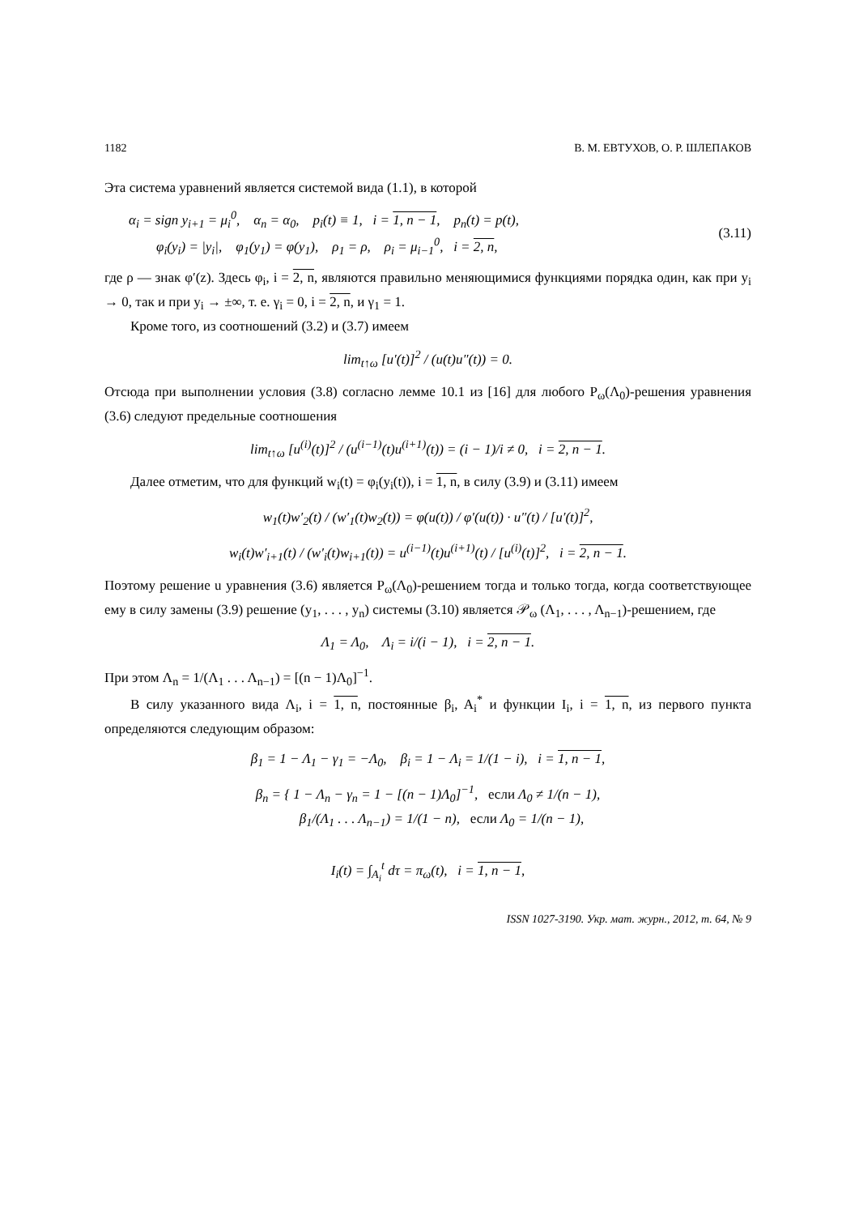1182 В. М. ЕВТУХОВ, О. Р. ШЛЕПАКОВ
Эта система уравнений является системой вида (1.1), в которой
α<sub>i</sub> = sign y<sub>i+1</sub> = μ<sub>i</sub><sup>0</sup>, α<sub>n</sub> = α<sub>0</sub>, p<sub>i</sub>(t) ≡ 1, i = 1, n − 1, p<sub>n</sub>(t) = p(t),
φ<sub>i</sub>(y<sub>i</sub>) = |y<sub>i</sub>|, φ<sub>1</sub>(y<sub>1</sub>) = φ(y<sub>1</sub>), ρ<sub>1</sub> = ρ, ρ<sub>i</sub> = μ<sub>i−1</sub><sup>0</sup>, i = 2, n,
(3.11)
где ρ — знак φ′(z). Здесь φ<sub>i</sub>, i = 2, n, являются правильно меняющимися функциями порядка один, как при y<sub>i</sub> → 0, так и при y<sub>i</sub> → ±∞, т. е. γ<sub>i</sub> = 0, i = 2, n, и γ<sub>1</sub> = 1.
Кроме того, из соотношений (3.2) и (3.7) имеем
lim<sub>t↑ω</sub> [u′(t)]<sup>2</sup> / (u(t)u″(t)) = 0.
Отсюда при выполнении условия (3.8) согласно лемме 10.1 из [16] для любого P<sub>ω</sub>(Λ<sub>0</sub>)-решения уравнения (3.6) следуют предельные соотношения
lim<sub>t↑ω</sub> [u<sup>(i)</sup>(t)]<sup>2</sup> / (u<sup>(i−1)</sup>(t)u<sup>(i+1)</sup>(t)) = (i − 1)/i ≠ 0, i = 2, n − 1.
Далее отметим, что для функций w<sub>i</sub>(t) = φ<sub>i</sub>(y<sub>i</sub>(t)), i = 1, n, в силу (3.9) и (3.11) имеем
w<sub>1</sub>(t)w′<sub>2</sub>(t) / (w′<sub>1</sub>(t)w<sub>2</sub>(t)) = φ(u(t)) / φ′(u(t)) · u″(t) / [u′(t)]<sup>2</sup>,
w<sub>i</sub>(t)w′<sub>i+1</sub>(t) / (w′<sub>i</sub>(t)w<sub>i+1</sub>(t)) = u<sup>(i−1)</sup>(t)u<sup>(i+1)</sup>(t) / [u<sup>(i)</sup>(t)]<sup>2</sup>, i = 2, n − 1.
Поэтому решение u уравнения (3.6) является P<sub>ω</sub>(Λ<sub>0</sub>)-решением тогда и только тогда, когда соответствующее ему в силу замены (3.9) решение (y<sub>1</sub>, . . . , y<sub>n</sub>) системы (3.10) является 𝒫<sub>ω</sub> (Λ<sub>1</sub>, . . . , Λ<sub>n−1</sub>)-решением, где
Λ<sub>1</sub> = Λ<sub>0</sub>, Λ<sub>i</sub> = i/(i − 1), i = 2, n − 1.
При этом Λ<sub>n</sub> = 1/(Λ<sub>1</sub> . . . Λ<sub>n−1</sub>) = [(n − 1)Λ<sub>0</sub>]<sup>−1</sup>.
В силу указанного вида Λ<sub>i</sub>, i = 1, n, постоянные β<sub>i</sub>, A<sub>i</sub><sup>*</sup> и функции I<sub>i</sub>, i = 1, n, из первого пункта определяются следующим образом:
β<sub>1</sub> = 1 − Λ<sub>1</sub> − γ<sub>1</sub> = −Λ<sub>0</sub>, β<sub>i</sub> = 1 − Λ<sub>i</sub> = 1/(1 − i), i = 1, n − 1,
β<sub>n</sub> = { 1 − Λ<sub>n</sub> − γ<sub>n</sub> = 1 − [(n − 1)Λ<sub>0</sub>]<sup>−1</sup>, если Λ<sub>0</sub> ≠ 1/(n − 1),
β<sub>1</sub>/(Λ<sub>1</sub> . . . Λ<sub>n−1</sub>) = 1/(1 − n), если Λ<sub>0</sub> = 1/(n − 1),
I<sub>i</sub>(t) = ∫<sub>A<sub>i</sub></sub><sup>t</sup> dτ = π<sub>ω</sub>(t), i = 1, n − 1,
ISSN 1027-3190. Укр. мат. журн., 2012, т. 64, № 9